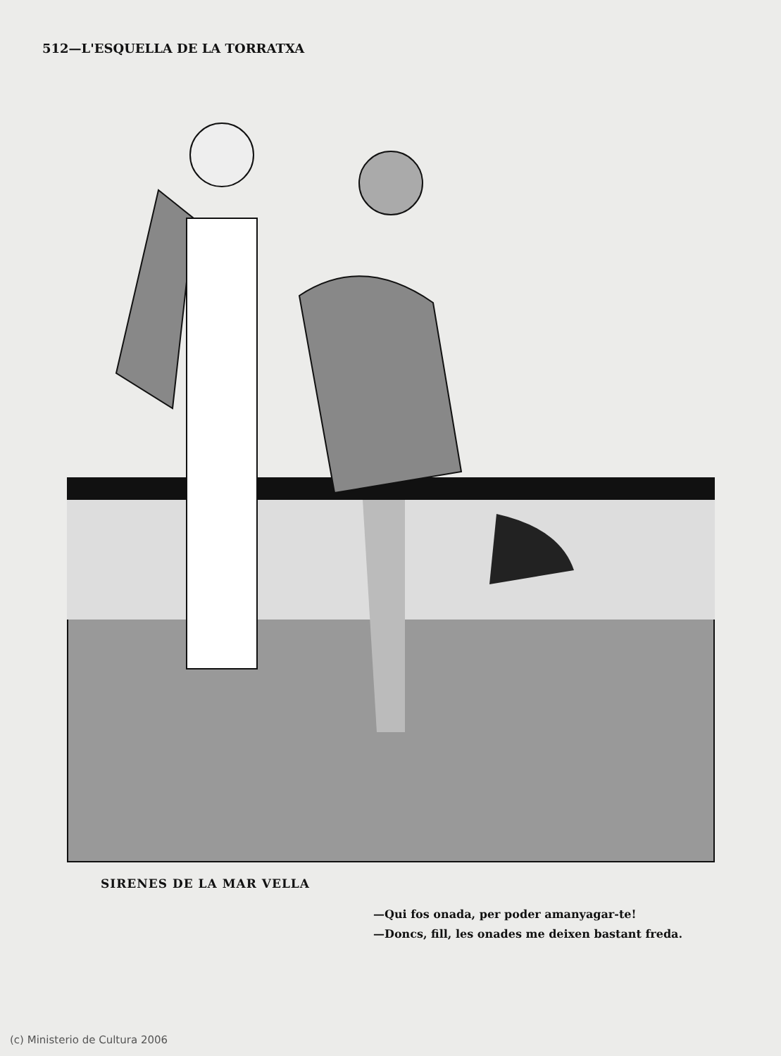512—L'ESQUELLA DE LA TORRATXA
SIRENES DE LA MAR VELLA
—Qui fos onada, per poder amanyagar-te!
—Doncs, fill, les onades me deixen bastant freda.
(c) Ministerio de Cultura 2006